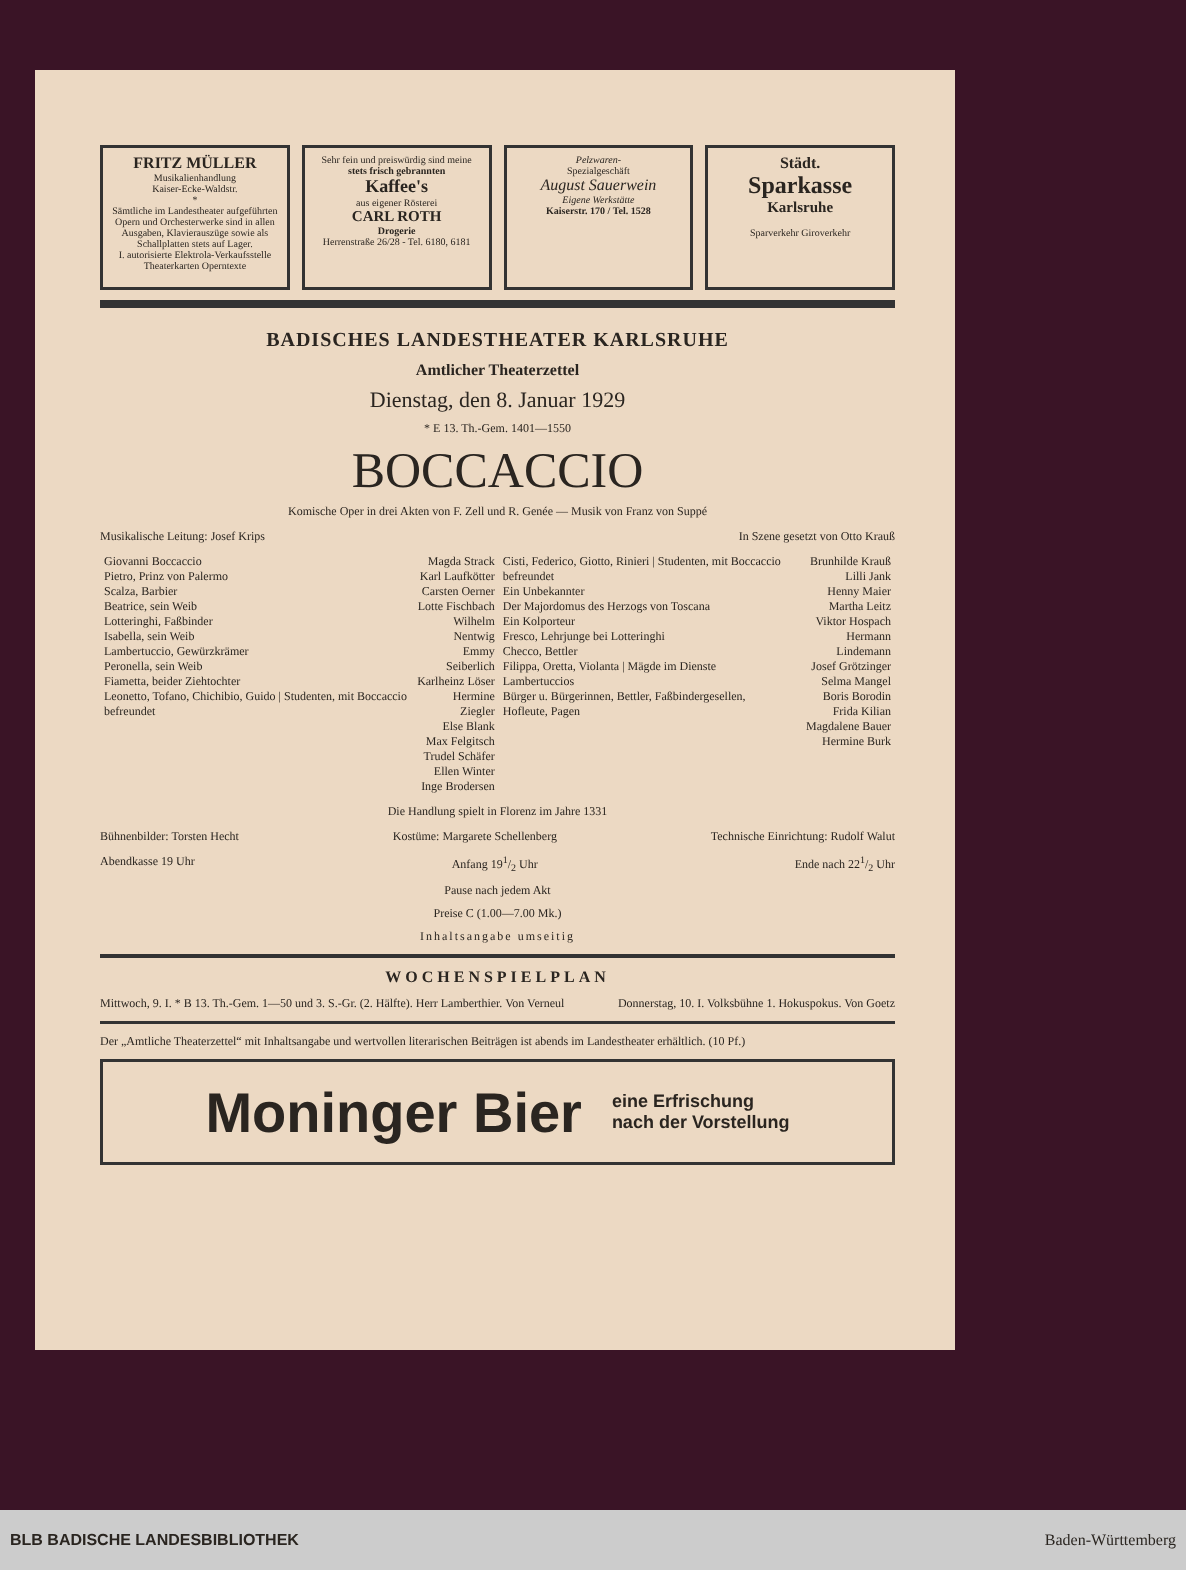FRITZ MÜLLER
Musikalienhandlung
Kaiser-Ecke-Waldstr.
*
Sämtliche im Landestheater aufgeführten Opern und Orchesterwerke sind in allen Ausgaben, Klavierauszüge sowie als Schallplatten stets auf Lager.
I. autorisierte Elektrola-Verkaufsstelle
Theaterkarten Operntexte
Sehr fein und preiswürdig sind meine
stets frisch gebrannten
Kaffee's
aus eigener Rösterei
CARL ROTH
Drogerie
Herrenstraße 26/28 - Tel. 6180, 6181
Pelzwaren-
Spezialgeschäft
August Sauerwein
Eigene Werkstätte
Kaiserstr. 170 / Tel. 1528
Städt.
Sparkasse
Karlsruhe
Sparverkehr Giroverkehr
BADISCHES LANDESTHEATER KARLSRUHE
Amtlicher Theaterzettel
Dienstag, den 8. Januar 1929
* E 13. Th.-Gem. 1401—1550
BOCCACCIO
Komische Oper in drei Akten von F. Zell und R. Genée — Musik von Franz von Suppé
Musikalische Leitung: Josef Krips In Szene gesetzt von Otto Krauß
| Giovanni Boccaccio Pietro, Prinz von Palermo Scalza, Barbier Beatrice, sein Weib Lotteringhi, Faßbinder Isabella, sein Weib Lambertuccio, Gewürzkrämer Peronella, sein Weib Fiametta, beider Ziehtochter Leonetto, Tofano, Chichibio, Guido / Studenten, mit Boccaccio befreundet | Magda Strack Karl Laufkötter Carsten Oerner Lotte Fischbach Wilhelm Nentwig Emmy Seiberlich Karlheinz Löser Hermine Ziegler Else Blank Max Felgitsch Trudel Schäfer Ellen Winter Inge Brodersen | Cisti, Federico, Giotto, Rinieri / Studenten, mit Boccaccio befreundet Ein Unbekannter Der Majordomus des Herzogs von Toscana Ein Kolporteur Fresco, Lehrjunge bei Lotteringhi Checco, Bettler Filippa, Oretta, Violanta / Mägde im Dienste Lambertuccios Bürger u. Bürgerinnen, Bettler, Faßbindergesellen, Hofleute, Pagen | Brunhilde Krauß Lilli Jank Henny Maier Martha Leitz Viktor Hospach Hermann Lindemann Josef Grötzinger Selma Mangel Boris Borodin Frida Kilian Magdalene Bauer Hermine Burk |
Die Handlung spielt in Florenz im Jahre 1331
Bühnenbilder: Torsten Hecht Kostüme: Margarete Schellenberg Technische Einrichtung: Rudolf Walut
Abendkasse 19 Uhr Anfang 191/2 Uhr Ende nach 221/2 Uhr
Pause nach jedem Akt
Preise C (1.00—7.00 Mk.)
Inhaltsangabe umseitig
WOCHENSPIELPLAN
Mittwoch, 9. I. * B 13. Th.-Gem. 1—50 und 3. S.-Gr. (2. Hälfte). Herr Lamberthier. Von Verneul Donnerstag, 10. I. Volksbühne 1. Hokuspokus. Von Goetz
Der „Amtliche Theaterzettel“ mit Inhaltsangabe und wertvollen literarischen Beiträgen ist abends im Landestheater erhältlich. (10 Pf.)
Moninger Bier eine Erfrischung
nach der Vorstellung
BLB BADISCHE LANDESBIBLIOTHEK Baden-Württemberg